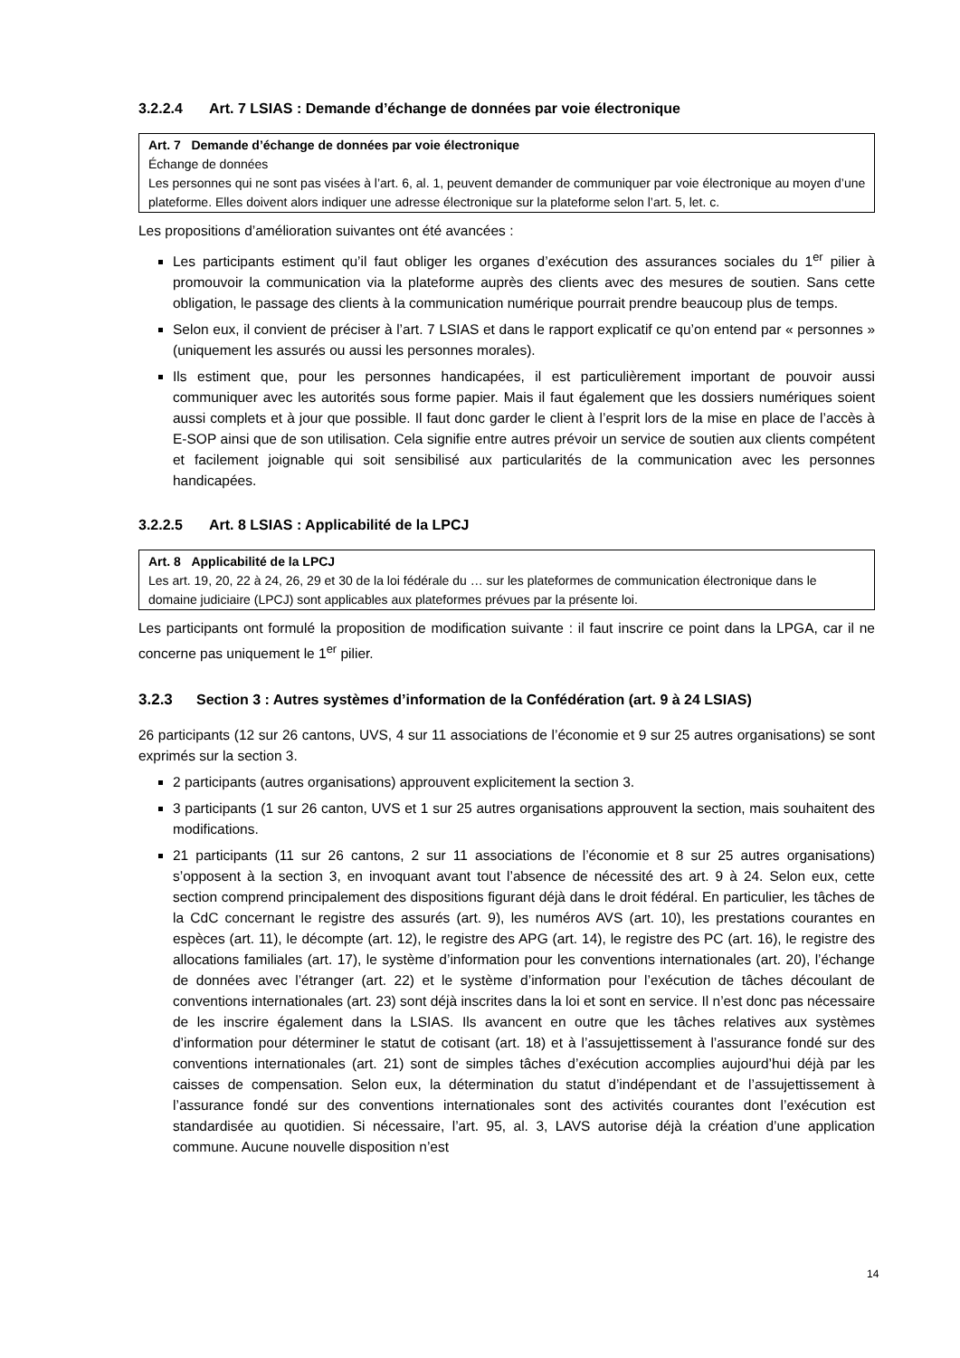3.2.2.4 Art. 7 LSIAS : Demande d’échange de données par voie électronique
Art. 7 Demande d’échange de données par voie électronique
Échange de données
Les personnes qui ne sont pas visées à l’art. 6, al. 1, peuvent demander de communiquer par voie électronique au moyen d’une plateforme. Elles doivent alors indiquer une adresse électronique sur la plateforme selon l’art. 5, let. c.
Les propositions d’amélioration suivantes ont été avancées :
Les participants estiment qu’il faut obliger les organes d’exécution des assurances sociales du 1<sup>er</sup> pilier à promouvoir la communication via la plateforme auprès des clients avec des mesures de soutien. Sans cette obligation, le passage des clients à la communication numérique pourrait prendre beaucoup plus de temps.
Selon eux, il convient de préciser à l’art. 7 LSIAS et dans le rapport explicatif ce qu’on entend par « personnes » (uniquement les assurés ou aussi les personnes morales).
Ils estiment que, pour les personnes handicapées, il est particulièrement important de pouvoir aussi communiquer avec les autorités sous forme papier. Mais il faut également que les dossiers numériques soient aussi complets et à jour que possible. Il faut donc garder le client à l’esprit lors de la mise en place de l’accès à E-SOP ainsi que de son utilisation. Cela signifie entre autres prévoir un service de soutien aux clients compétent et facilement joignable qui soit sensibilisé aux particularités de la communication avec les personnes handicapées.
3.2.2.5 Art. 8 LSIAS : Applicabilité de la LPCJ
Art. 8 Applicabilité de la LPCJ
Les art. 19, 20, 22 à 24, 26, 29 et 30 de la loi fédérale du … sur les plateformes de communication électronique dans le domaine judiciaire (LPCJ) sont applicables aux plateformes prévues par la présente loi.
Les participants ont formulé la proposition de modification suivante : il faut inscrire ce point dans la LPGA, car il ne concerne pas uniquement le 1<sup>er</sup> pilier.
3.2.3 Section 3 : Autres systèmes d’information de la Confédération (art. 9 à 24 LSIAS)
26 participants (12 sur 26 cantons, UVS, 4 sur 11 associations de l’économie et 9 sur 25 autres organisations) se sont exprimés sur la section 3.
2 participants (autres organisations) approuvent explicitement la section 3.
3 participants (1 sur 26 canton, UVS et 1 sur 25 autres organisations approuvent la section, mais souhaitent des modifications.
21 participants (11 sur 26 cantons, 2 sur 11 associations de l’économie et 8 sur 25 autres organisations) s’opposent à la section 3, en invoquant avant tout l’absence de nécessité des art. 9 à 24. Selon eux, cette section comprend principalement des dispositions figurant déjà dans le droit fédéral. En particulier, les tâches de la CdC concernant le registre des assurés (art. 9), les numéros AVS (art. 10), les prestations courantes en espèces (art. 11), le décompte (art. 12), le registre des APG (art. 14), le registre des PC (art. 16), le registre des allocations familiales (art. 17), le système d’information pour les conventions internationales (art. 20), l’échange de données avec l’étranger (art. 22) et le système d’information pour l’exécution de tâches découlant de conventions internationales (art. 23) sont déjà inscrites dans la loi et sont en service. Il n’est donc pas nécessaire de les inscrire également dans la LSIAS. Ils avancent en outre que les tâches relatives aux systèmes d’information pour déterminer le statut de cotisant (art. 18) et à l’assujettissement à l’assurance fondé sur des conventions internationales (art. 21) sont de simples tâches d’exécution accomplies aujourd’hui déjà par les caisses de compensation. Selon eux, la détermination du statut d’indépendant et de l’assujettissement à l’assurance fondé sur des conventions internationales sont des activités courantes dont l’exécution est standardisée au quotidien. Si nécessaire, l’art. 95, al. 3, LAVS autorise déjà la création d’une application commune. Aucune nouvelle disposition n’est
14